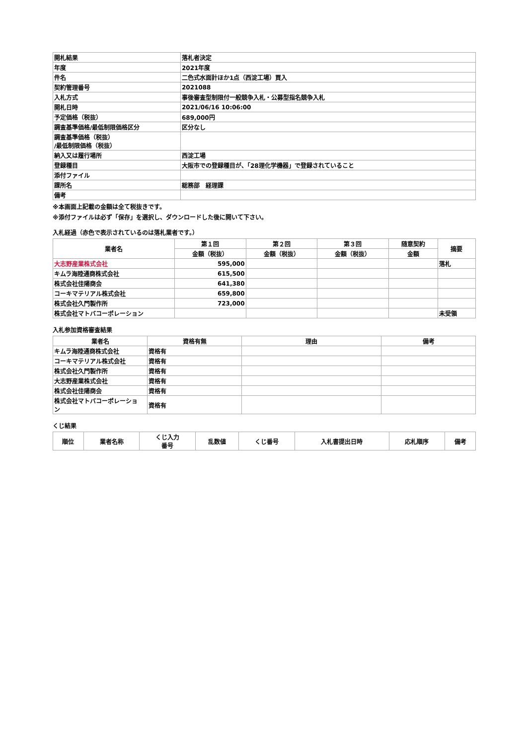| 開札結果 | 落札者決定 |
| 年度 | 2021年度 |
| 件名 | 二色式水面計ほか1点（西淀工場）買入 |
| 契約管理番号 | 2021088 |
| 入札方式 | 事後審査型制限付一般競争入札・公募型指名競争入札 |
| 開札日時 | 2021/06/16 10:06:00 |
| 予定価格（税抜） | 689,000円 |
| 調査基準価格/最低制限価格区分 | 区分なし |
| 調査基準価格（税抜） /最低制限価格（税抜） | |
| 納入又は履行場所 | 西淀工場 |
| 登録種目 | 大阪市での登録種目が、「28理化学機器」で登録されていること |
| 添付ファイル | |
| 課所名 | 総務部 経理課 |
| 備考 | |
※本画面上記載の金額は全て税抜きです。
※添付ファイルは必ず「保存」を選択し、ダウンロードした後に開いて下さい。
入札経過（赤色で表示されているのは落札業者です。）
| 業者名 | 第１回 | 第２回 | 第３回 | 随意契約 | 摘要 |
| --- | --- | --- | --- | --- | --- |
| | 金額（税抜） | 金額（税抜） | 金額（税抜） | 金額 | |
| 大志野産業株式会社 | 595,000 | | | | 落札 |
| キムラ海陸通商株式会社 | 615,500 | | | | |
| 株式会社佳陽商会 | 641,380 | | | | |
| コーキマテリアル株式会社 | 659,800 | | | | |
| 株式会社久門製作所 | 723,000 | | | | |
| 株式会社マトバコーポレーション | | | | | 未受領 |
入札参加資格審査結果
| 業者名 | 資格有無 | 理由 | 備考 |
| --- | --- | --- | --- |
| キムラ海陸通商株式会社 | 資格有 | | |
| コーキマテリアル株式会社 | 資格有 | | |
| 株式会社久門製作所 | 資格有 | | |
| 大志野産業株式会社 | 資格有 | | |
| 株式会社佳陽商会 | 資格有 | | |
| 株式会社マトバコーポレーショ ン | 資格有 | | |
くじ結果
| 順位 | 業者名称 | くじ入力 番号 | 乱数値 | くじ番号 | 入札書提出日時 | 応札順序 | 備考 |
| --- | --- | --- | --- | --- | --- | --- | --- |